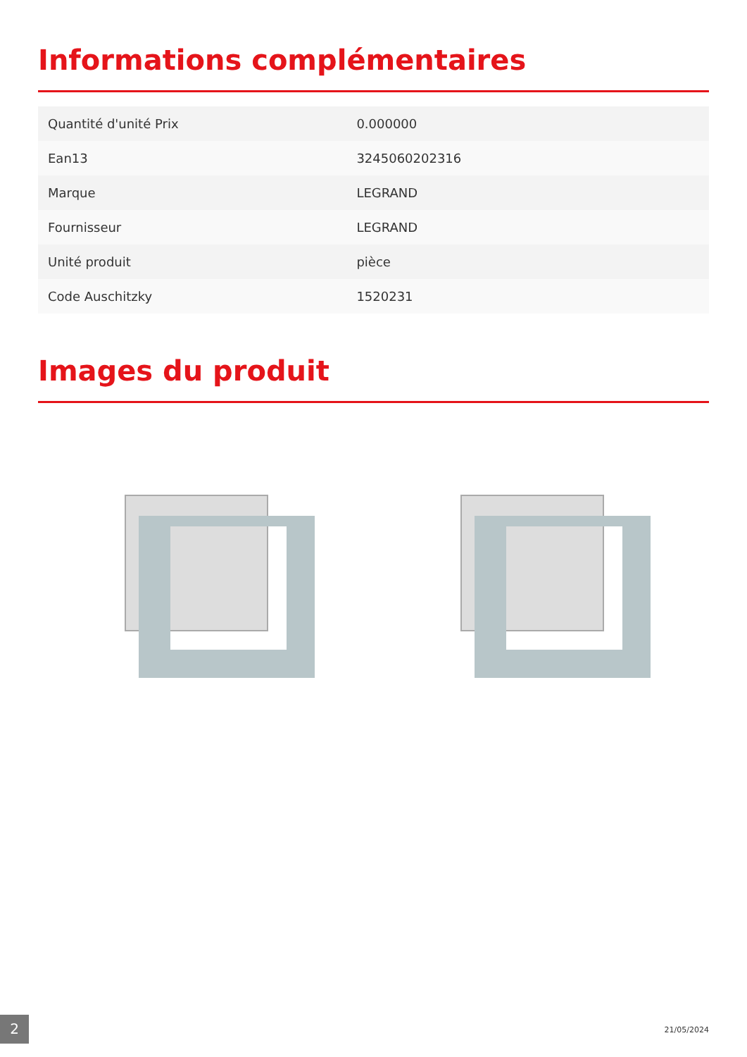Informations complémentaires
| Quantité d'unité Prix | 0.000000 |
| Ean13 | 3245060202316 |
| Marque | LEGRAND |
| Fournisseur | LEGRAND |
| Unité produit | pièce |
| Code Auschitzky | 1520231 |
Images du produit
2 21/05/2024